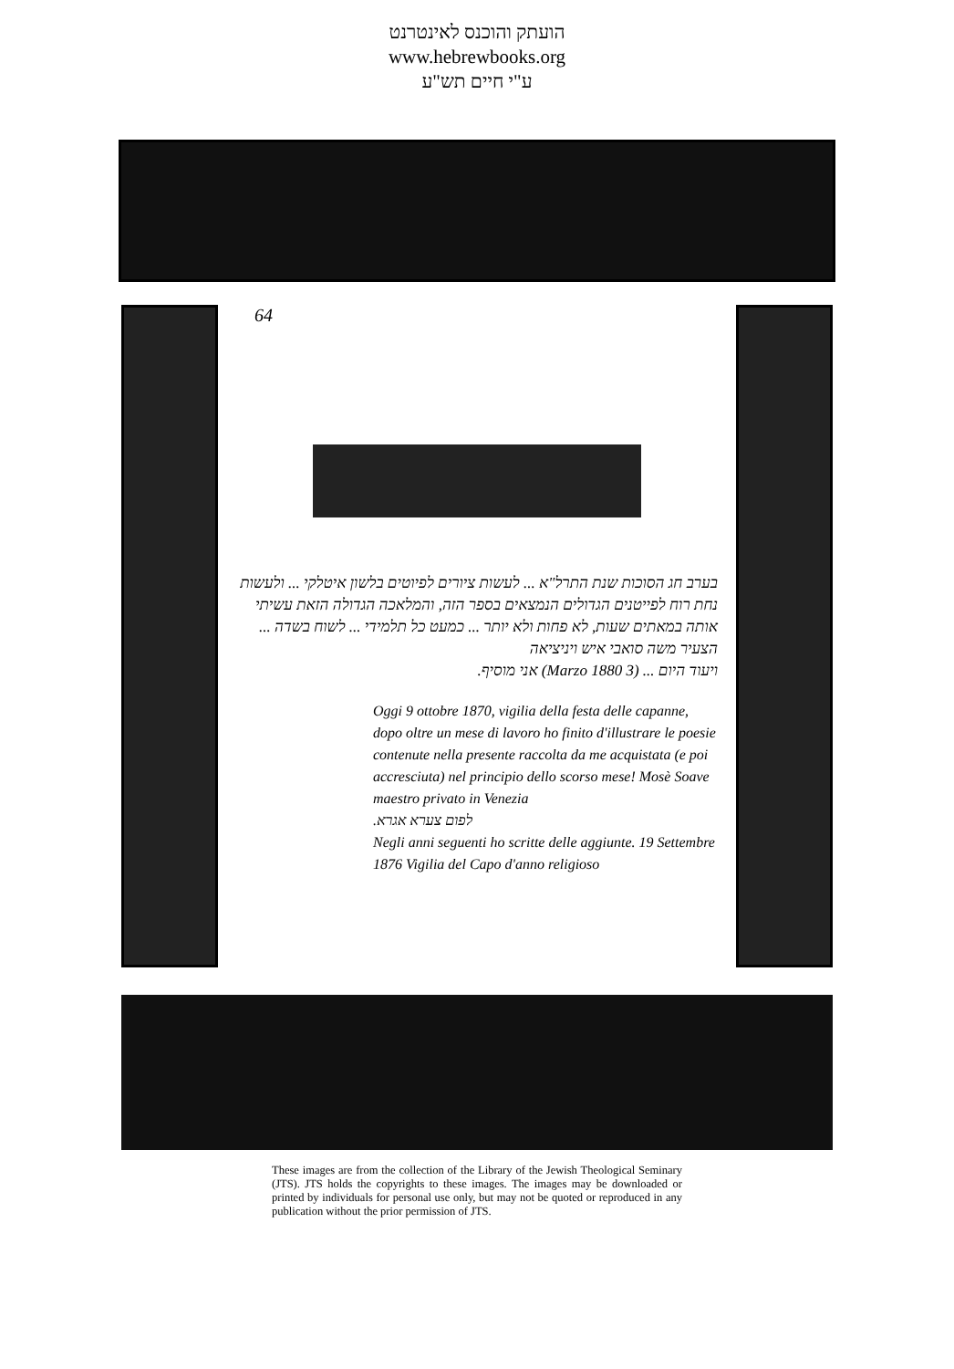הועתק והוכנס לאינטרנט
www.hebrewbooks.org
ע"י חיים תש"ע
64
בערב חג הסוכות שנת התרל"א ... לעשות ציורים לפיוטים בלשון איטלקי ... ולעשות נחת רוח לפייטנים הגדולים הנמצאים בספר הזה, והמלאכה הגדולה הזאת עשיתי אותה במאתים שעות, לא פחות ולא יותר ... כמעט כל תלמידי ... לשוח בשדה ...
הצעיר משה סואבי איש ויניציאה
ויעוד היום ... (3 Marzo 1880) אני מוסיף.
Oggi 9 ottobre 1870, vigilia della festa delle capanne, dopo oltre un mese di lavoro ho finito d'illustrare le poesie contenute nella presente raccolta da me acquistata (e poi accresciuta) nel principio dello scorso mese! Mosè Soave maestro privato in Venezia
לפום צערא אגרא.
Negli anni seguenti ho scritte delle aggiunte. 19 Settembre 1876 Vigilia del Capo d'anno religioso
These images are from the collection of the Library of the Jewish Theological Seminary (JTS). JTS holds the copyrights to these images. The images may be downloaded or printed by individuals for personal use only, but may not be quoted or reproduced in any publication without the prior permission of JTS.